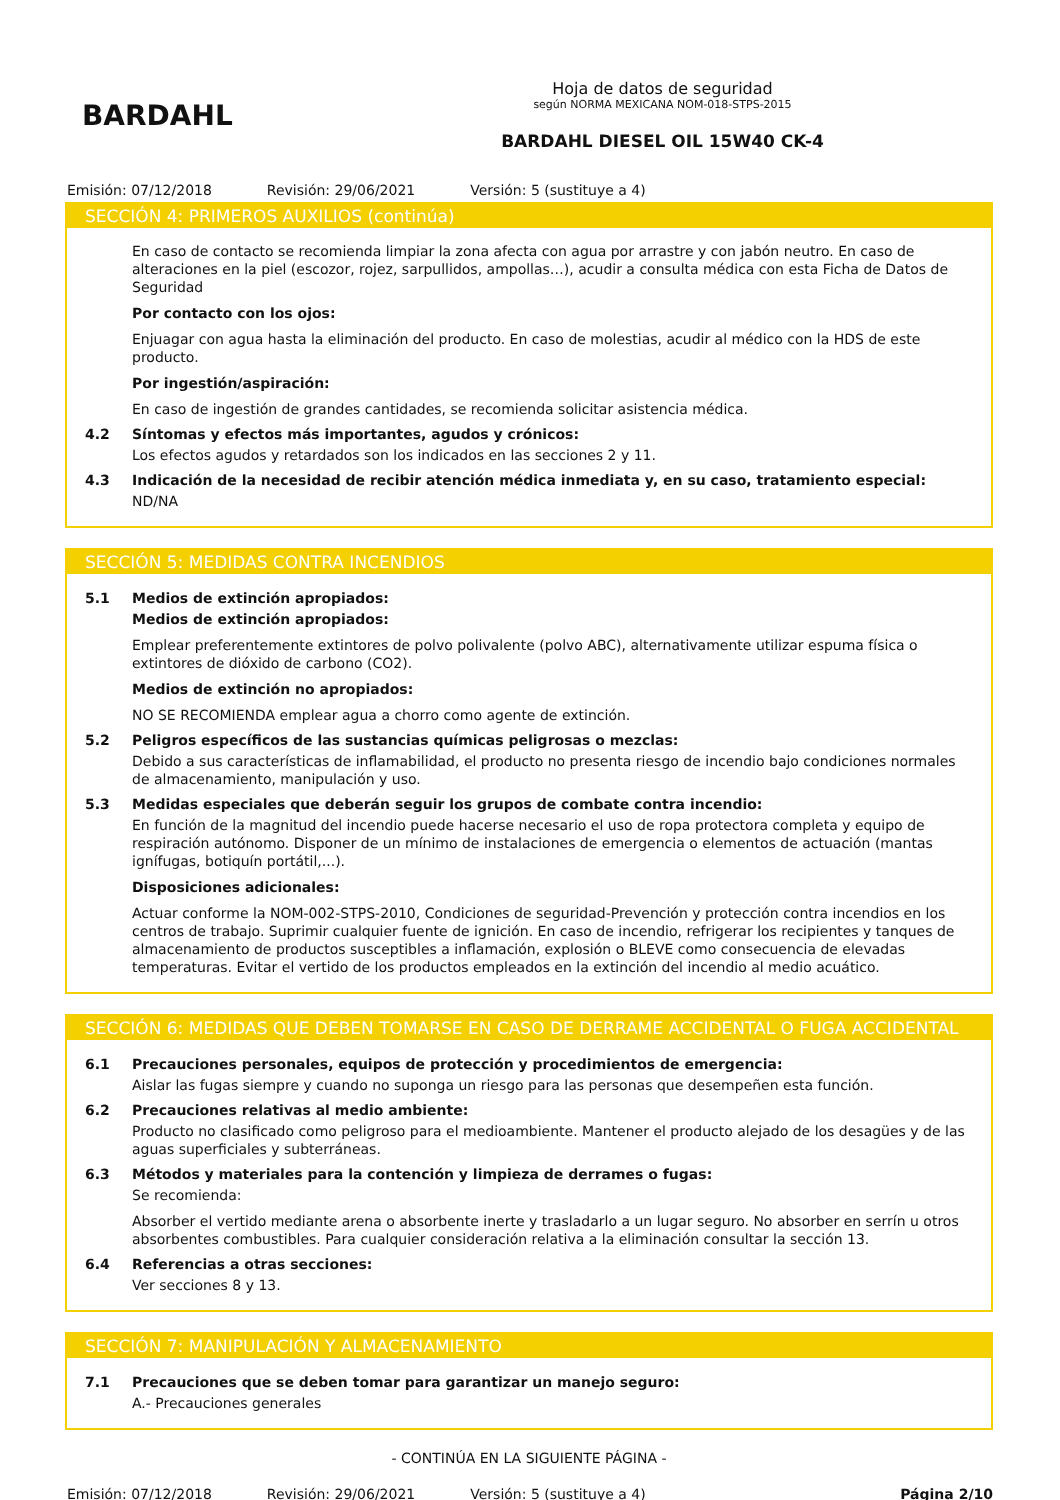BARDAHL
Hoja de datos de seguridad
según NORMA MEXICANA NOM-018-STPS-2015
BARDAHL DIESEL OIL 15W40 CK-4
Emisión: 07/12/2018 Revisión: 29/06/2021 Versión: 5 (sustituye a 4)
SECCIÓN 4: PRIMEROS AUXILIOS (continúa)
En caso de contacto se recomienda limpiar la zona afecta con agua por arrastre y con jabón neutro. En caso de alteraciones en la piel (escozor, rojez, sarpullidos, ampollas…), acudir a consulta médica con esta Ficha de Datos de Seguridad
Por contacto con los ojos:
Enjuagar con agua hasta la eliminación del producto. En caso de molestias, acudir al médico con la HDS de este producto.
Por ingestión/aspiración:
En caso de ingestión de grandes cantidades, se recomienda solicitar asistencia médica.
4.2 Síntomas y efectos más importantes, agudos y crónicos:
Los efectos agudos y retardados son los indicados en las secciones 2 y 11.
4.3 Indicación de la necesidad de recibir atención médica inmediata y, en su caso, tratamiento especial:
ND/NA
SECCIÓN 5: MEDIDAS CONTRA INCENDIOS
5.1 Medios de extinción apropiados:
Medios de extinción apropiados:
Emplear preferentemente extintores de polvo polivalente (polvo ABC), alternativamente utilizar espuma física o extintores de dióxido de carbono (CO2).
Medios de extinción no apropiados:
NO SE RECOMIENDA emplear agua a chorro como agente de extinción.
5.2 Peligros específicos de las sustancias químicas peligrosas o mezclas:
Debido a sus características de inflamabilidad, el producto no presenta riesgo de incendio bajo condiciones normales de almacenamiento, manipulación y uso.
5.3 Medidas especiales que deberán seguir los grupos de combate contra incendio:
En función de la magnitud del incendio puede hacerse necesario el uso de ropa protectora completa y equipo de respiración autónomo. Disponer de un mínimo de instalaciones de emergencia o elementos de actuación (mantas ignífugas, botiquín portátil,...).
Disposiciones adicionales:
Actuar conforme la NOM-002-STPS-2010, Condiciones de seguridad-Prevención y protección contra incendios en los centros de trabajo. Suprimir cualquier fuente de ignición. En caso de incendio, refrigerar los recipientes y tanques de almacenamiento de productos susceptibles a inflamación, explosión o BLEVE como consecuencia de elevadas temperaturas. Evitar el vertido de los productos empleados en la extinción del incendio al medio acuático.
SECCIÓN 6: MEDIDAS QUE DEBEN TOMARSE EN CASO DE DERRAME ACCIDENTAL O FUGA ACCIDENTAL
6.1 Precauciones personales, equipos de protección y procedimientos de emergencia:
Aislar las fugas siempre y cuando no suponga un riesgo para las personas que desempeñen esta función.
6.2 Precauciones relativas al medio ambiente:
Producto no clasificado como peligroso para el medioambiente. Mantener el producto alejado de los desagües y de las aguas superficiales y subterráneas.
6.3 Métodos y materiales para la contención y limpieza de derrames o fugas:
Se recomienda:
Absorber el vertido mediante arena o absorbente inerte y trasladarlo a un lugar seguro. No absorber en serrín u otros absorbentes combustibles. Para cualquier consideración relativa a la eliminación consultar la sección 13.
6.4 Referencias a otras secciones:
Ver secciones 8 y 13.
SECCIÓN 7: MANIPULACIÓN Y ALMACENAMIENTO
7.1 Precauciones que se deben tomar para garantizar un manejo seguro:
A.- Precauciones generales
- CONTINÚA EN LA SIGUIENTE PÁGINA -
Emisión: 07/12/2018 Revisión: 29/06/2021 Versión: 5 (sustituye a 4) Página 2/10